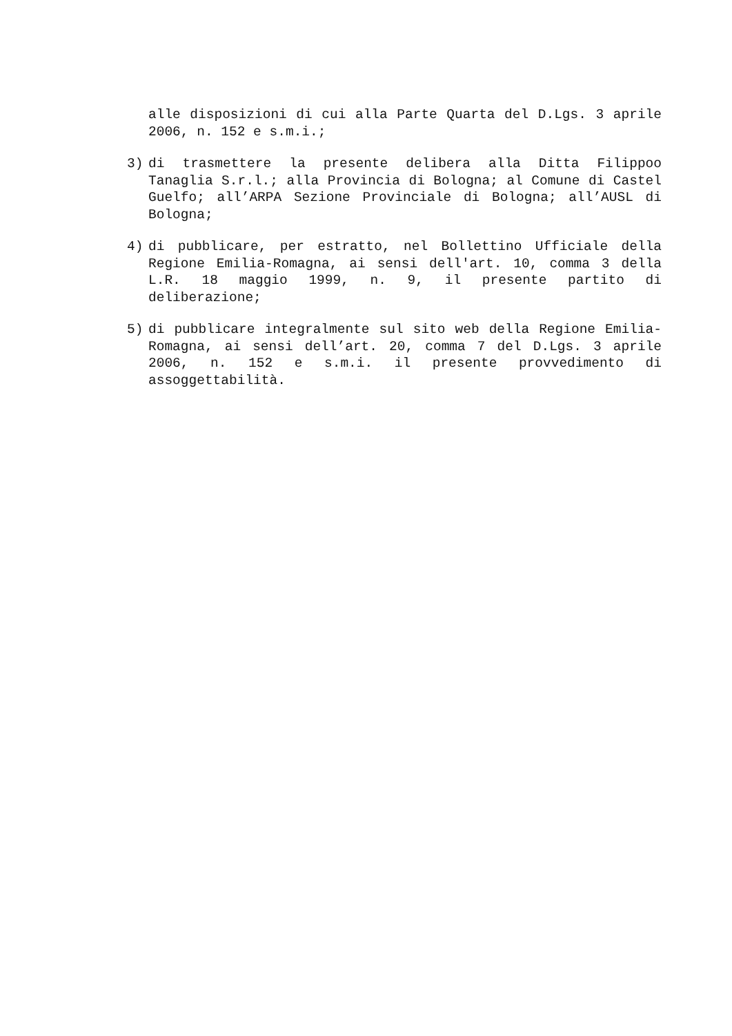alle disposizioni di cui alla Parte Quarta del D.Lgs. 3 aprile 2006, n. 152 e s.m.i.;
3) di trasmettere la presente delibera alla Ditta Filippoo Tanaglia S.r.l.; alla Provincia di Bologna; al Comune di Castel Guelfo; all’ARPA Sezione Provinciale di Bologna; all’AUSL di Bologna;
4) di pubblicare, per estratto, nel Bollettino Ufficiale della Regione Emilia-Romagna, ai sensi dell'art. 10, comma 3 della L.R. 18 maggio 1999, n. 9, il presente partito di deliberazione;
5) di pubblicare integralmente sul sito web della Regione Emilia-Romagna, ai sensi dell’art. 20, comma 7 del D.Lgs. 3 aprile 2006, n. 152 e s.m.i. il presente provvedimento di assoggettabilità.